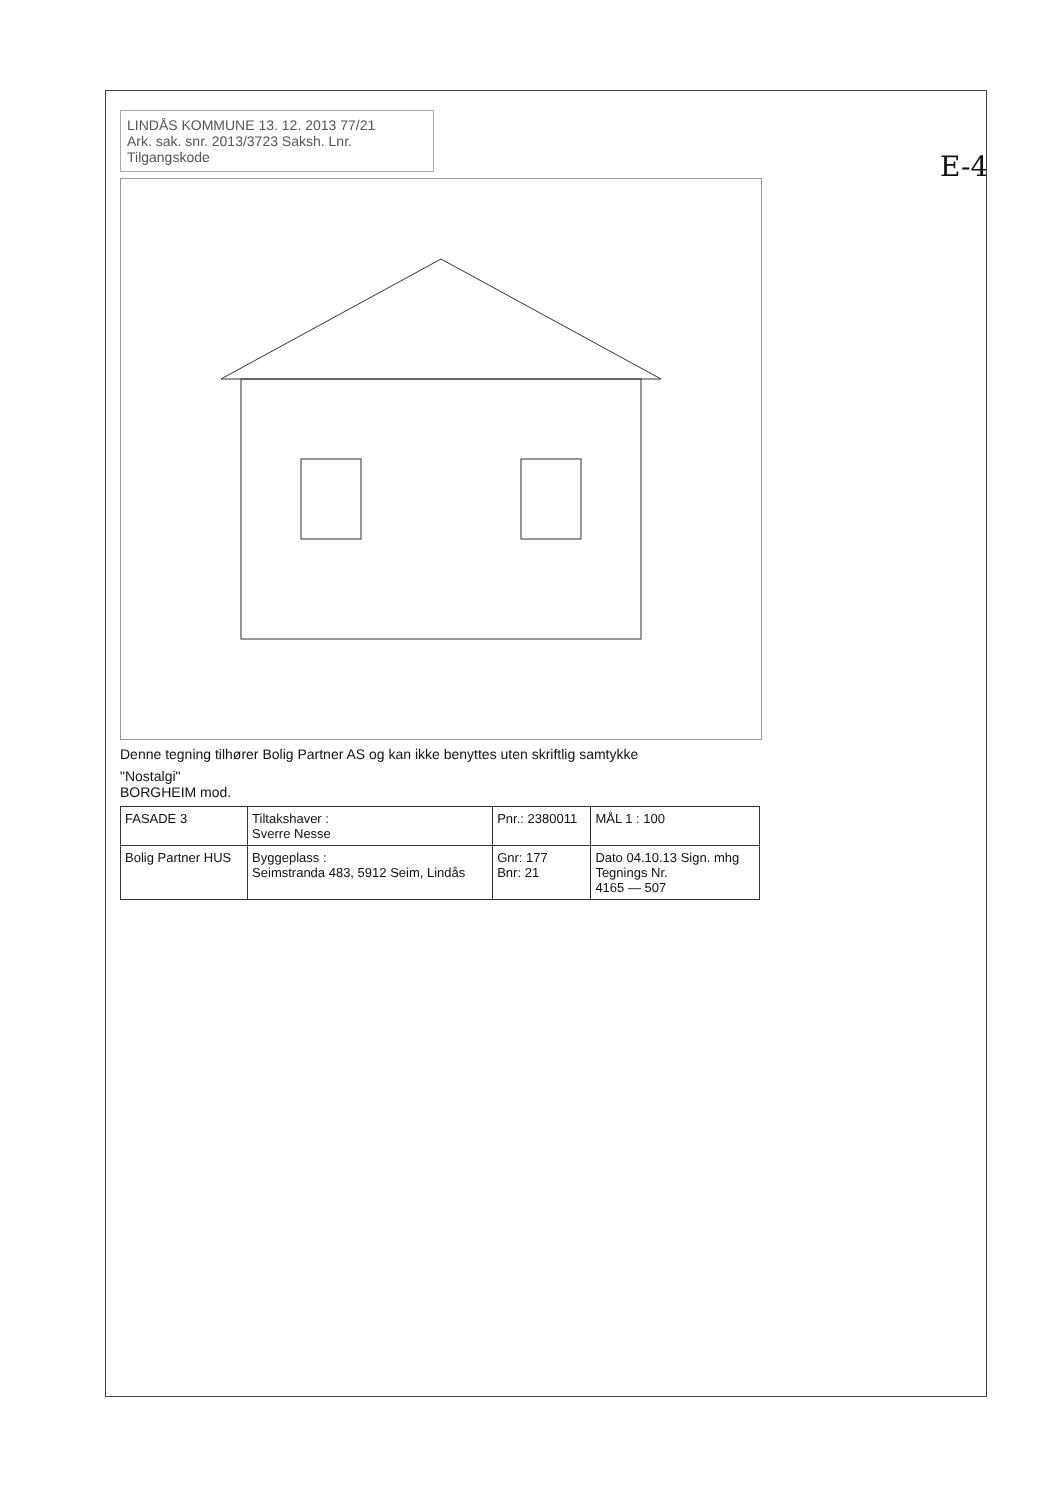E-4
LINDÅS KOMMUNE 13. 12. 2013 77/21
Ark. sak. snr. 2013/3723 Saksh. Lnr. Tilgangskode
Denne tegning tilhører Bolig Partner AS og kan ikke benyttes uten skriftlig samtykke
"Nostalgi"
BORGHEIM mod.
| FASADE 3 | Tiltakshaver : Sverre Nesse | Pnr.: 2380011 | MÅL 1 : 100 |
| Bolig Partner HUS | Byggeplass : Seimstranda 483, 5912 Seim, Lindås | Gnr: 177 Bnr: 21 | Dato 04.10.13 Sign. mhg Tegnings Nr. 4165 — 507 |